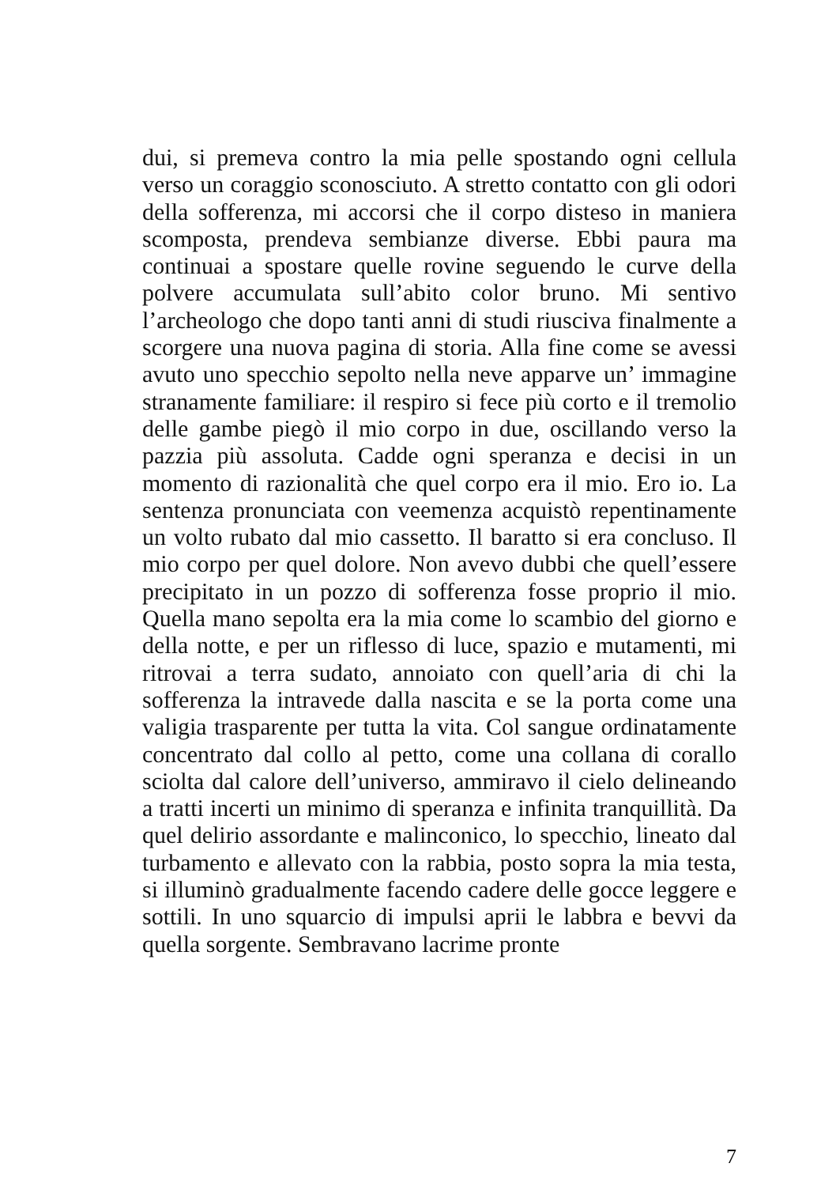dui, si premeva contro la mia pelle spostando ogni cellula verso un coraggio sconosciuto. A stretto contatto con gli odori della sofferenza, mi accorsi che il corpo disteso in maniera scomposta, prendeva sembianze diverse. Ebbi paura ma continuai a spostare quelle rovine seguendo le curve della polvere accumulata sull’abito color bruno. Mi sentivo l’archeologo che dopo tanti anni di studi riusciva finalmente a scorgere una nuova pagina di storia. Alla fine come se avessi avuto uno specchio sepolto nella neve apparve un’ immagine stranamente familiare: il respiro si fece più corto e il tremolio delle gambe piegò il mio corpo in due, oscillando verso la pazzia più assoluta. Cadde ogni speranza e decisi in un momento di razionalità che quel corpo era il mio. Ero io. La sentenza pronunciata con veemenza acquistò repentinamente un volto rubato dal mio cassetto. Il baratto si era concluso. Il mio corpo per quel dolore. Non avevo dubbi che quell’essere precipitato in un pozzo di sofferenza fosse proprio il mio. Quella mano sepolta era la mia come lo scambio del giorno e della notte, e per un riflesso di luce, spazio e mutamenti, mi ritrovai a terra sudato, annoiato con quell’aria di chi la sofferenza la intravede dalla nascita e se la porta come una valigia trasparente per tutta la vita. Col sangue ordinatamente concentrato dal collo al petto, come una collana di corallo sciolta dal calore dell’universo, ammiravo il cielo delineando a tratti incerti un minimo di speranza e infinita tranquillità. Da quel delirio assordante e malinconico, lo specchio, lineato dal turbamento e allevato con la rabbia, posto sopra la mia testa, si illuminò gradualmente facendo cadere delle gocce leggere e sottili. In uno squarcio di impulsi aprii le labbra e bevvi da quella sorgente. Sembravano lacrime pronte
7